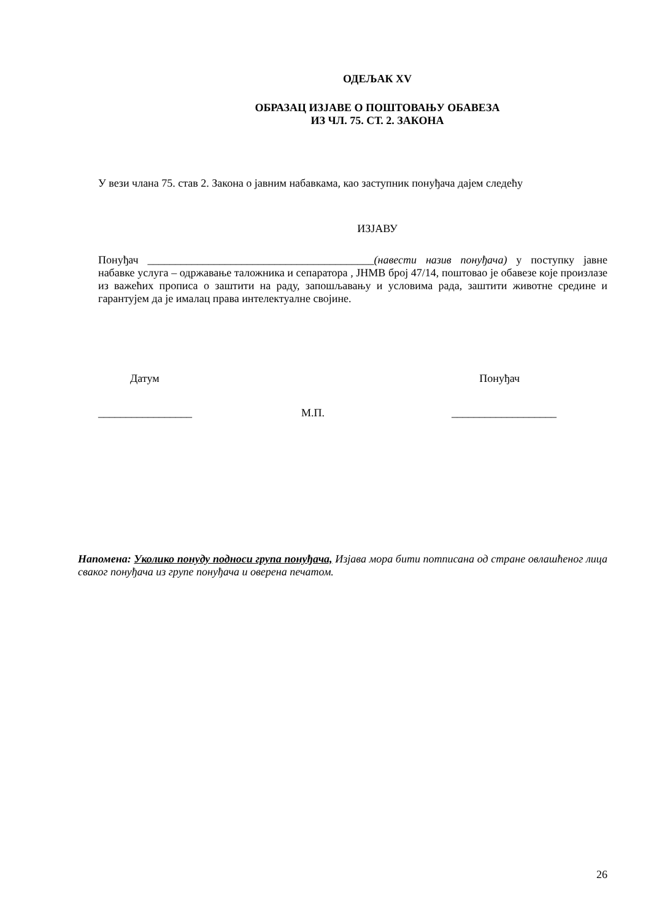ОДЕЉАК XV
ОБРАЗАЦ ИЗЈАВЕ О ПОШТОВАЊУ ОБАВЕЗА
ИЗ ЧЛ. 75. СТ. 2. ЗАКОНА
У вези члана 75. став 2. Закона о јавним набавкама, као заступник понуђача дајем следећу
ИЗЈАВУ
Понуђач _________________________________________(навести назив понуђача) у поступку јавне набавке услуга – одржавање таложника и сепаратора , ЈНМВ број 47/14, поштовао је обавезе које произлазе из важећих прописа о заштити на раду, запошљавању и условима рада, заштити животне средине и гарантујем да је ималац права интелектуалне својине.
Датум Понуђач
_________________ М.П. ___________________
Напомена: Уколико понуду подноси група понуђача, Изјава мора бити потписана од стране овлашћеног лица сваког понуђача из групе понуђача и оверена печатом.
26